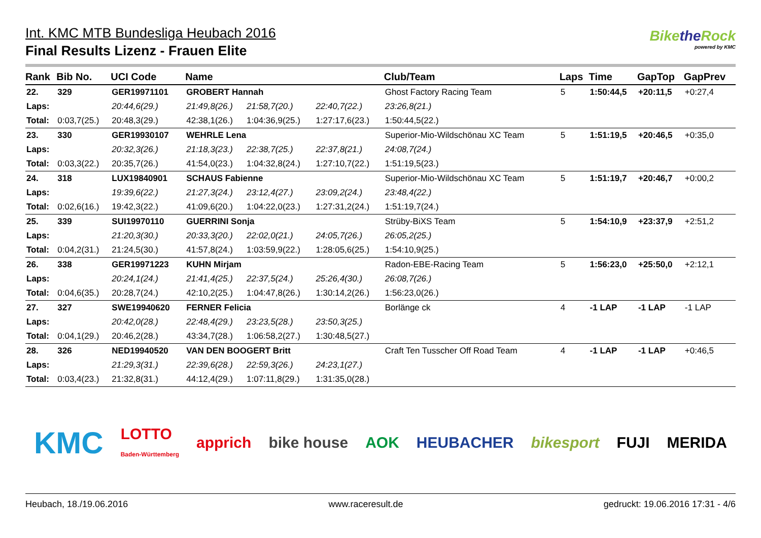Int. KMC MTB Bundesliga Heubach 2016
Final Results Lizenz - Frauen Elite
Bikethe Rock
powered by KMC
| Rank | Bib No. | UCI Code | Name | | | Club/Team | Laps | Time | GapTop | GapPrev |
| --- | --- | --- | --- | --- | --- | --- | --- | --- | --- | --- |
| 22. | 329 | GER19971101 | GROBERT Hannah | | | Ghost Factory Racing Team | 5 | 1:50:44,5 | +20:11,5 | +0:27,4 |
| Laps: | | 20:44,6(29.) | 21:49,8(26.) | 21:58,7(20.) | 22:40,7(22.) | 23:26,8(21.) | | | | |
| Total: | 0:03,7(25.) | 20:48,3(29.) | 42:38,1(26.) | 1:04:36,9(25.) | 1:27:17,6(23.) | 1:50:44,5(22.) | | | | |
| 23. | 330 | GER19930107 | WEHRLE Lena | | | Superior-Mio-Wildschönau XC Team | 5 | 1:51:19,5 | +20:46,5 | +0:35,0 |
| Laps: | | 20:32,3(26.) | 21:18,3(23.) | 22:38,7(25.) | 22:37,8(21.) | 24:08,7(24.) | | | | |
| Total: | 0:03,3(22.) | 20:35,7(26.) | 41:54,0(23.) | 1:04:32,8(24.) | 1:27:10,7(22.) | 1:51:19,5(23.) | | | | |
| 24. | 318 | LUX19840901 | SCHAUS Fabienne | | | Superior-Mio-Wildschönau XC Team | 5 | 1:51:19,7 | +20:46,7 | +0:00,2 |
| Laps: | | 19:39,6(22.) | 21:27,3(24.) | 23:12,4(27.) | 23:09,2(24.) | 23:48,4(22.) | | | | |
| Total: | 0:02,6(16.) | 19:42,3(22.) | 41:09,6(20.) | 1:04:22,0(23.) | 1:27:31,2(24.) | 1:51:19,7(24.) | | | | |
| 25. | 339 | SUI19970110 | GUERRINI Sonja | | | Strüby-BiXS Team | 5 | 1:54:10,9 | +23:37,9 | +2:51,2 |
| Laps: | | 21:20,3(30.) | 20:33,3(20.) | 22:02,0(21.) | 24:05,7(26.) | 26:05,2(25.) | | | | |
| Total: | 0:04,2(31.) | 21:24,5(30.) | 41:57,8(24.) | 1:03:59,9(22.) | 1:28:05,6(25.) | 1:54:10,9(25.) | | | | |
| 26. | 338 | GER19971223 | KUHN Mirjam | | | Radon-EBE-Racing Team | 5 | 1:56:23,0 | +25:50,0 | +2:12,1 |
| Laps: | | 20:24,1(24.) | 21:41,4(25.) | 22:37,5(24.) | 25:26,4(30.) | 26:08,7(26.) | | | | |
| Total: | 0:04,6(35.) | 20:28,7(24.) | 42:10,2(25.) | 1:04:47,8(26.) | 1:30:14,2(26.) | 1:56:23,0(26.) | | | | |
| 27. | 327 | SWE19940620 | FERNER Felicia | | | Borlänge ck | 4 | -1 LAP | -1 LAP | -1 LAP |
| Laps: | | 20:42,0(28.) | 22:48,4(29.) | 23:23,5(28.) | 23:50,3(25.) | | | | | |
| Total: | 0:04,1(29.) | 20:46,2(28.) | 43:34,7(28.) | 1:06:58,2(27.) | 1:30:48,5(27.) | | | | | |
| 28. | 326 | NED19940520 | VAN DEN BOOGERT Britt | | | Craft Ten Tusscher Off Road Team | 4 | -1 LAP | -1 LAP | +0:46,5 |
| Laps: | | 21:29,3(31.) | 22:39,6(28.) | 22:59,3(26.) | 24:23,1(27.) | | | | | |
| Total: | 0:03,4(23.) | 21:32,8(31.) | 44:12,4(29.) | 1:07:11,8(29.) | 1:31:35,0(28.) | | | | | |
KMC LOTTO
Baden-Württemberg apprich bike house AOK HEUBACHER bikesport FUJI MERIDA
Heubach, 18./19.06.2016 www.raceresult.de gedruckt: 19.06.2016 17:31 - 4/6